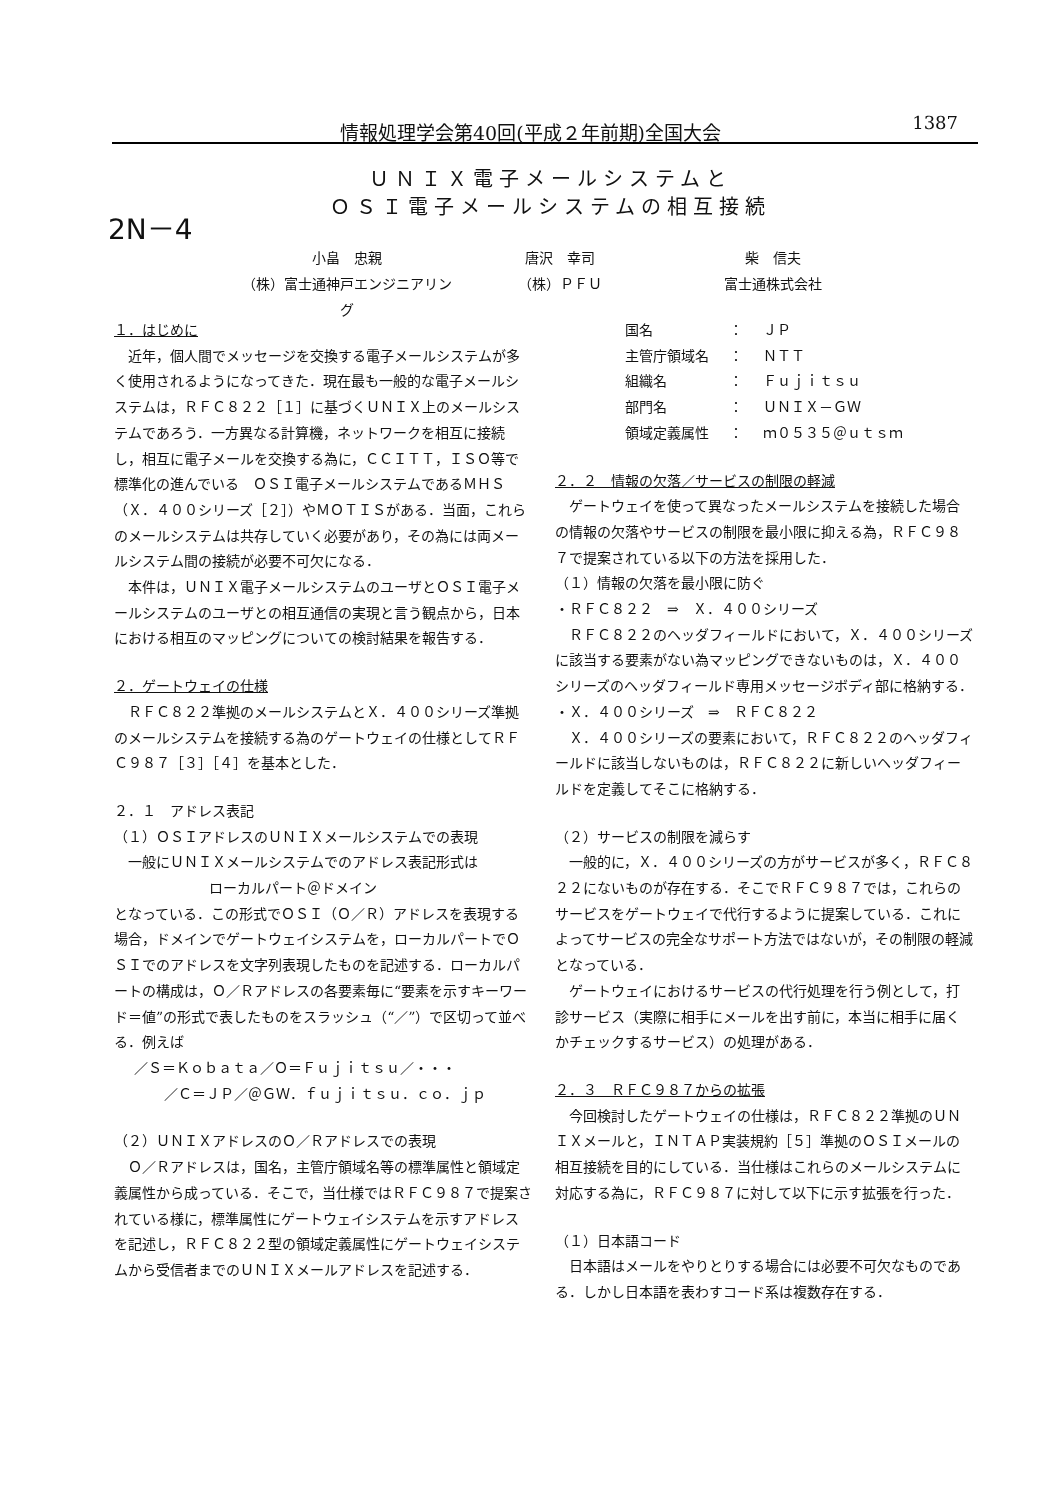情報処理学会第40回(平成２年前期)全国大会 1387
2N－4
ＵＮＩＸ電子メールシステムと
ＯＳＩ電子メールシステムの相互接続
小畠　忠親 唐沢　幸司 柴　信夫
（株）富士通神戸エンジニアリング （株）ＰＦＵ 富士通株式会社
１．はじめに
　近年，個人間でメッセージを交換する電子メールシステムが多く使用されるようになってきた．現在最も一般的な電子メールシステムは，ＲＦＣ８２２［１］に基づくＵＮＩＸ上のメールシステムであろう．一方異なる計算機，ネットワークを相互に接続し，相互に電子メールを交換する為に，ＣＣＩＴＴ，ＩＳＯ等で標準化の進んでいる　ＯＳＩ電子メールシステムであるＭＨＳ（Ｘ．４００シリーズ［２］）やＭＯＴＩＳがある．当面，これらのメールシステムは共存していく必要があり，その為には両メールシステム間の接続が必要不可欠になる．
　本件は，ＵＮＩＸ電子メールシステムのユーザとＯＳＩ電子メールシステムのユーザとの相互通信の実現と言う観点から，日本における相互のマッピングについての検討結果を報告する．
２．ゲートウェイの仕様
　ＲＦＣ８２２準拠のメールシステムとＸ．４００シリーズ準拠のメールシステムを接続する為のゲートウェイの仕様としてＲＦＣ９８７［３］［４］を基本とした．
２．１　アドレス表記
（１）ＯＳＩアドレスのＵＮＩＸメールシステムでの表現
　一般にＵＮＩＸメールシステムでのアドレス表記形式は
ローカルパート＠ドメイン
となっている．この形式でＯＳＩ（Ｏ／Ｒ）アドレスを表現する場合，ドメインでゲートウェイシステムを，ローカルパートでＯＳＩでのアドレスを文字列表現したものを記述する．ローカルパートの構成は，Ｏ／Ｒアドレスの各要素毎に“要素を示すキーワード＝値”の形式で表したものをスラッシュ（“／”）で区切って並べる．例えば
／Ｓ＝Ｋｏｂａｔａ／Ｏ＝Ｆｕｊｉｔｓｕ／・・・
／Ｃ＝ＪＰ／＠ＧＷ．ｆｕｊｉｔｓｕ．ｃｏ．ｊｐ
（２）ＵＮＩＸアドレスのＯ／Ｒアドレスでの表現
　Ｏ／Ｒアドレスは，国名，主管庁領域名等の標準属性と領域定義属性から成っている．そこで，当仕様ではＲＦＣ９８７で提案されている様に，標準属性にゲートウェイシステムを示すアドレスを記述し，ＲＦＣ８２２型の領域定義属性にゲートウェイシステムから受信者までのＵＮＩＸメールアドレスを記述する．
| 国名 | ： | ＪＰ |
| 主管庁領域名 | ： | ＮＴＴ |
| 組織名 | ： | Ｆｕｊｉｔｓｕ |
| 部門名 | ： | ＵＮＩＸ－ＧＷ |
| 領域定義属性 | ： | ｍ０５３５＠ｕｔｓｍ |
２．２　情報の欠落／サービスの制限の軽減
　ゲートウェイを使って異なったメールシステムを接続した場合の情報の欠落やサービスの制限を最小限に抑える為，ＲＦＣ９８７で提案されている以下の方法を採用した．
（１）情報の欠落を最小限に防ぐ
・ＲＦＣ８２２　⇒　Ｘ．４００シリーズ
　ＲＦＣ８２２のヘッダフィールドにおいて，Ｘ．４００シリーズに該当する要素がない為マッピングできないものは，Ｘ．４００シリーズのヘッダフィールド専用メッセージボディ部に格納する．
・Ｘ．４００シリーズ　⇒　ＲＦＣ８２２
　Ｘ．４００シリーズの要素において，ＲＦＣ８２２のヘッダフィールドに該当しないものは，ＲＦＣ８２２に新しいヘッダフィールドを定義してそこに格納する．
（２）サービスの制限を減らす
　一般的に，Ｘ．４００シリーズの方がサービスが多く，ＲＦＣ８２２にないものが存在する．そこでＲＦＣ９８７では，これらのサービスをゲートウェイで代行するように提案している．これによってサービスの完全なサポート方法ではないが，その制限の軽減となっている．
　ゲートウェイにおけるサービスの代行処理を行う例として，打診サービス（実際に相手にメールを出す前に，本当に相手に届くかチェックするサービス）の処理がある．
２．３　ＲＦＣ９８７からの拡張
　今回検討したゲートウェイの仕様は，ＲＦＣ８２２準拠のＵＮＩＸメールと，ＩＮＴＡＰ実装規約［５］準拠のＯＳＩメールの相互接続を目的にしている．当仕様はこれらのメールシステムに対応する為に，ＲＦＣ９８７に対して以下に示す拡張を行った．
（１）日本語コード
　日本語はメールをやりとりする場合には必要不可欠なものである．しかし日本語を表わすコード系は複数存在する．